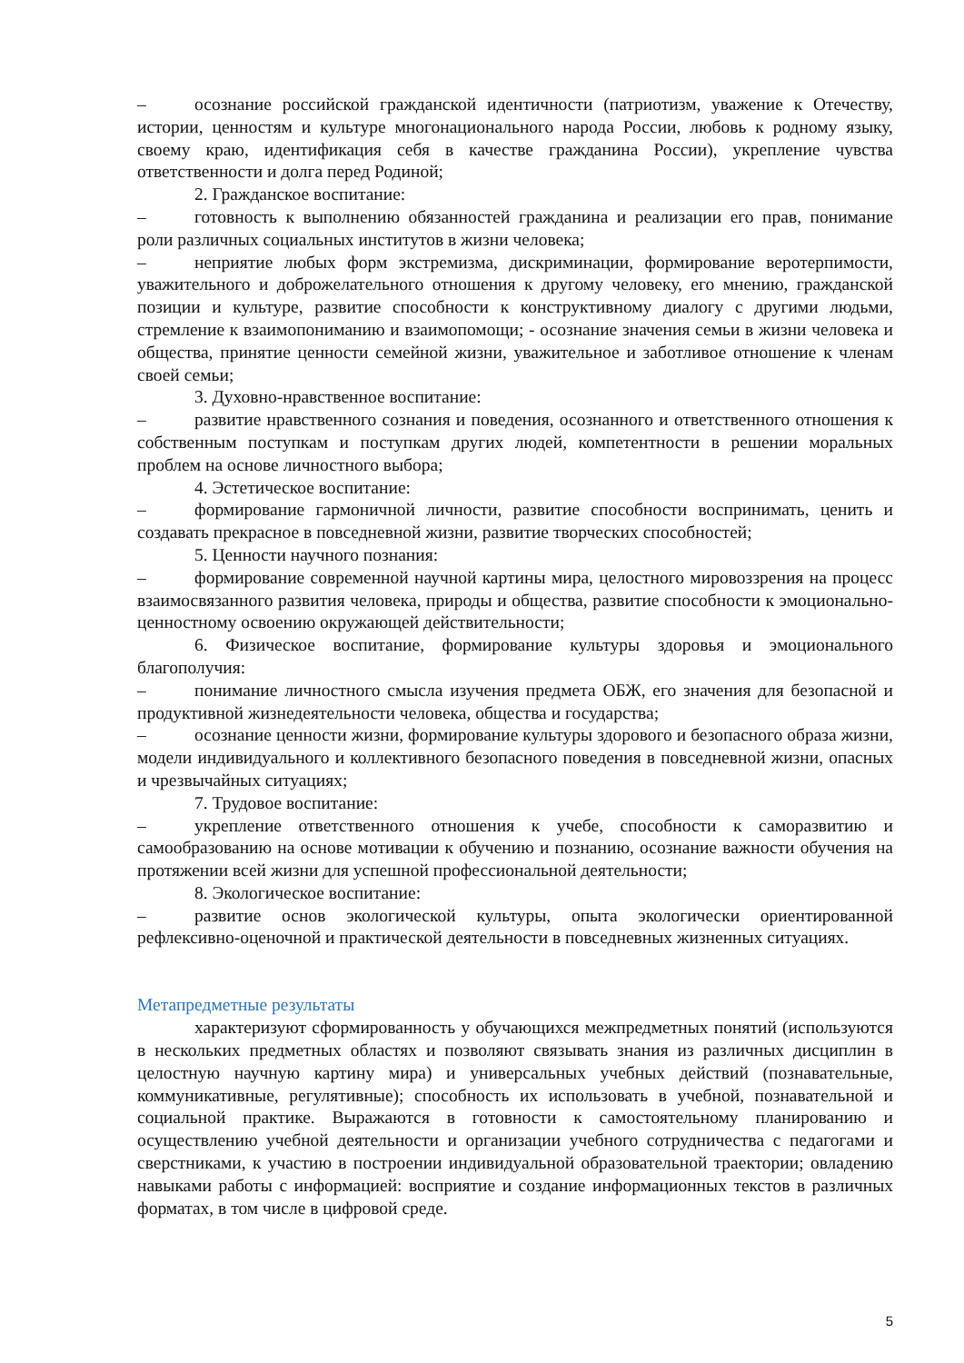– осознание российской гражданской идентичности (патриотизм, уважение к Отечеству, истории, ценностям и культуре многонационального народа России, любовь к родному языку, своему краю, идентификация себя в качестве гражданина России), укрепление чувства ответственности и долга перед Родиной;
2. Гражданское воспитание:
– готовность к выполнению обязанностей гражданина и реализации его прав, понимание роли различных социальных институтов в жизни человека;
– неприятие любых форм экстремизма, дискриминации, формирование веротерпимости, уважительного и доброжелательного отношения к другому человеку, его мнению, гражданской позиции и культуре, развитие способности к конструктивному диалогу с другими людьми, стремление к взаимопониманию и взаимопомощи; - осознание значения семьи в жизни человека и общества, принятие ценности семейной жизни, уважительное и заботливое отношение к членам своей семьи;
3. Духовно-нравственное воспитание:
– развитие нравственного сознания и поведения, осознанного и ответственного отношения к собственным поступкам и поступкам других людей, компетентности в решении моральных проблем на основе личностного выбора;
4. Эстетическое воспитание:
– формирование гармоничной личности, развитие способности воспринимать, ценить и создавать прекрасное в повседневной жизни, развитие творческих способностей;
5. Ценности научного познания:
– формирование современной научной картины мира, целостного мировоззрения на процесс взаимосвязанного развития человека, природы и общества, развитие способности к эмоционально-ценностному освоению окружающей действительности;
6. Физическое воспитание, формирование культуры здоровья и эмоционального благополучия:
– понимание личностного смысла изучения предмета ОБЖ, его значения для безопасной и продуктивной жизнедеятельности человека, общества и государства;
– осознание ценности жизни, формирование культуры здорового и безопасного образа жизни, модели индивидуального и коллективного безопасного поведения в повседневной жизни, опасных и чрезвычайных ситуациях;
7. Трудовое воспитание:
– укрепление ответственного отношения к учебе, способности к саморазвитию и самообразованию на основе мотивации к обучению и познанию, осознание важности обучения на протяжении всей жизни для успешной профессиональной деятельности;
8. Экологическое воспитание:
– развитие основ экологической культуры, опыта экологически ориентированной рефлексивно-оценочной и практической деятельности в повседневных жизненных ситуациях.
Метапредметные результаты
характеризуют сформированность у обучающихся межпредметных понятий (используются в нескольких предметных областях и позволяют связывать знания из различных дисциплин в целостную научную картину мира) и универсальных учебных действий (познавательные, коммуникативные, регулятивные); способность их использовать в учебной, познавательной и социальной практике. Выражаются в готовности к самостоятельному планированию и осуществлению учебной деятельности и организации учебного сотрудничества с педагогами и сверстниками, к участию в построении индивидуальной образовательной траектории; овладению навыками работы с информацией: восприятие и создание информационных текстов в различных форматах, в том числе в цифровой среде.
5